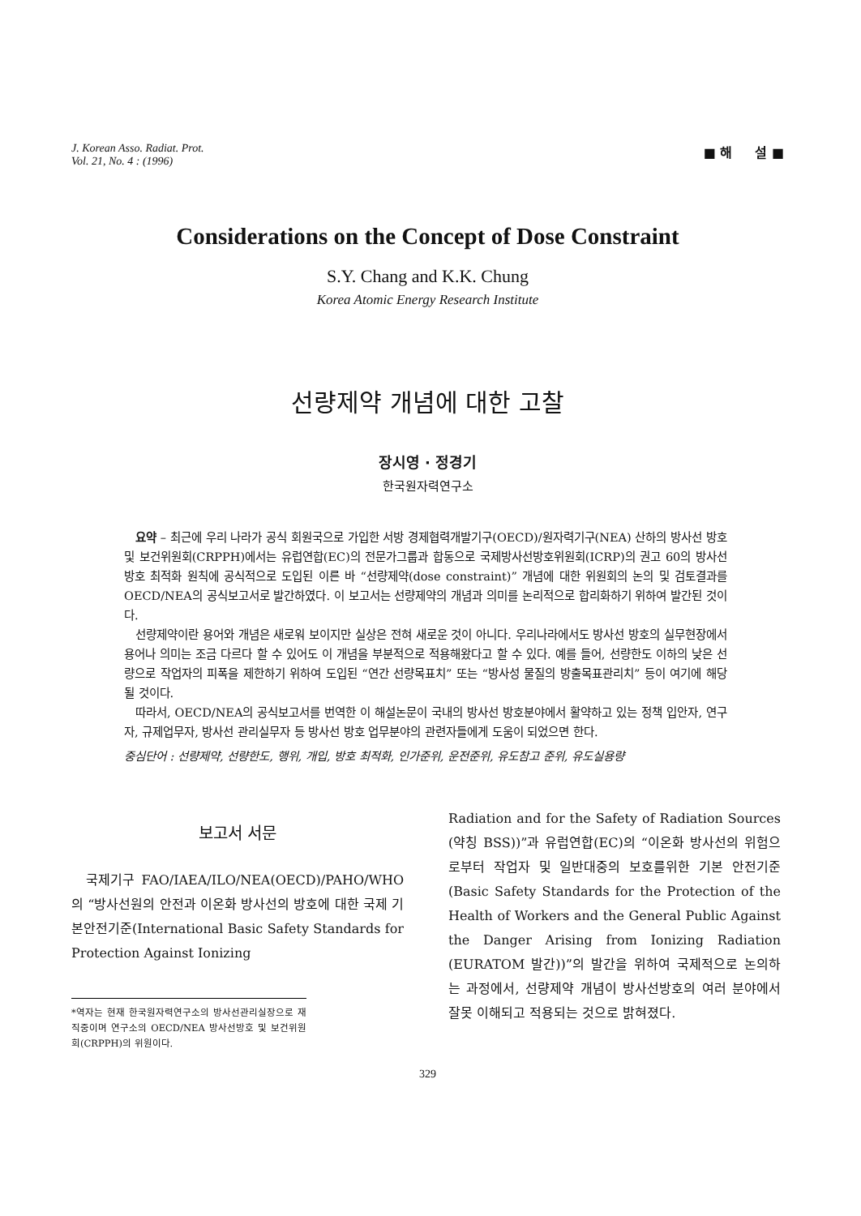J. Korean Asso. Radiat. Prot.
Vol. 21, No. 4 : (1996)
■ 해 설 ■
Considerations on the Concept of Dose Constraint
S.Y. Chang and K.K. Chung
Korea Atomic Energy Research Institute
선량제약 개념에 대한 고찰
장시영 · 정경기
한국원자력연구소
요약 – 최근에 우리 나라가 공식 회원국으로 가입한 서방 경제협력개발기구(OECD)/원자력기구(NEA) 산하의 방사선 방호 및 보건위원회(CRPPH)에서는 유럽연합(EC)의 전문가그룹과 합동으로 국제방사선방호위원회(ICRP)의 권고 60의 방사선 방호 최적화 원칙에 공식적으로 도입된 이른 바 “선량제약(dose constraint)” 개념에 대한 위원회의 논의 및 검토결과를 OECD/NEA의 공식보고서로 발간하였다. 이 보고서는 선량제약의 개념과 의미를 논리적으로 합리화하기 위하여 발간된 것이다.
선량제약이란 용어와 개념은 새로워 보이지만 실상은 전혀 새로운 것이 아니다. 우리나라에서도 방사선 방호의 실무현장에서 용어나 의미는 조금 다르다 할 수 있어도 이 개념을 부분적으로 적용해왔다고 할 수 있다. 예를 들어, 선량한도 이하의 낮은 선량으로 작업자의 피폭을 제한하기 위하여 도입된 “연간 선량목표치” 또는 “방사성 물질의 방출목표관리치” 등이 여기에 해당될 것이다.
따라서, OECD/NEA의 공식보고서를 번역한 이 해설논문이 국내의 방사선 방호분야에서 활약하고 있는 정책 입안자, 연구자, 규제업무자, 방사선 관리실무자 등 방사선 방호 업무분야의 관련자들에게 도움이 되었으면 한다.
중심단어 : 선량제약, 선량한도, 행위, 개입, 방호 최적화, 인가준위, 운전준위, 유도참고 준위, 유도실용량
보고서 서문
국제기구 FAO/IAEA/ILO/NEA(OECD)/PAHO/WHO의 “방사선원의 안전과 이온화 방사선의 방호에 대한 국제 기본안전기준(International Basic Safety Standards for Protection Against Ionizing
*역자는 현재 한국원자력연구소의 방사선관리실장으로 재직중이며 연구소의 OECD/NEA 방사선방호 및 보건위원회(CRPPH)의 위원이다.
Radiation and for the Safety of Radiation Sources (약칭 BSS))”과 유럽연합(EC)의 “이온화 방사선의 위험으로부터 작업자 및 일반대중의 보호를위한 기본 안전기준(Basic Safety Standards for the Protection of the Health of Workers and the General Public Against the Danger Arising from Ionizing Radiation (EURATOM 발간))”의 발간을 위하여 국제적으로 논의하는 과정에서, 선량제약 개념이 방사선방호의 여러 분야에서 잘못 이해되고 적용되는 것으로 밝혀졌다.
329